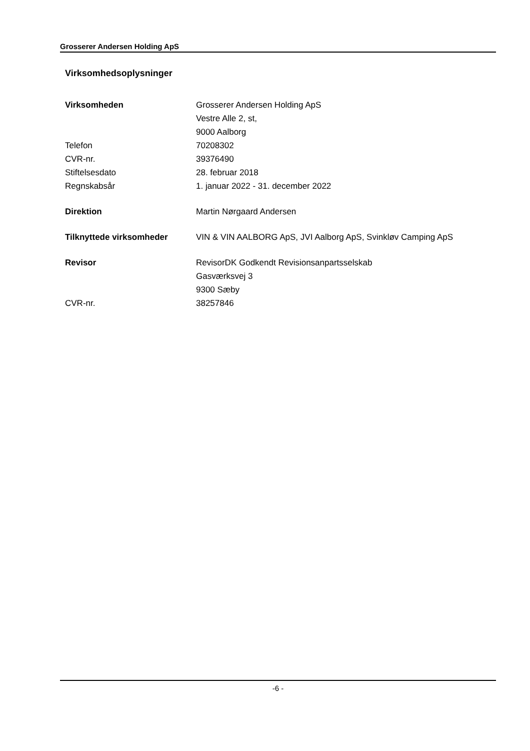Grosserer Andersen Holding ApS
Virksomhedsoplysninger
| Virksomheden | Grosserer Andersen Holding ApS |
| | Vestre Alle 2, st, |
| | 9000 Aalborg |
| Telefon | 70208302 |
| CVR-nr. | 39376490 |
| Stiftelsesdato | 28. februar 2018 |
| Regnskabsår | 1. januar 2022 - 31. december 2022 |
| Direktion | Martin Nørgaard Andersen |
| Tilknyttede virksomheder | VIN & VIN AALBORG ApS, JVI Aalborg ApS, Svinkløv Camping ApS |
| Revisor | RevisorDK Godkendt Revisionsanpartsselskab |
| | Gasværksvej 3 |
| | 9300 Sæby |
| CVR-nr. | 38257846 |
-6 -